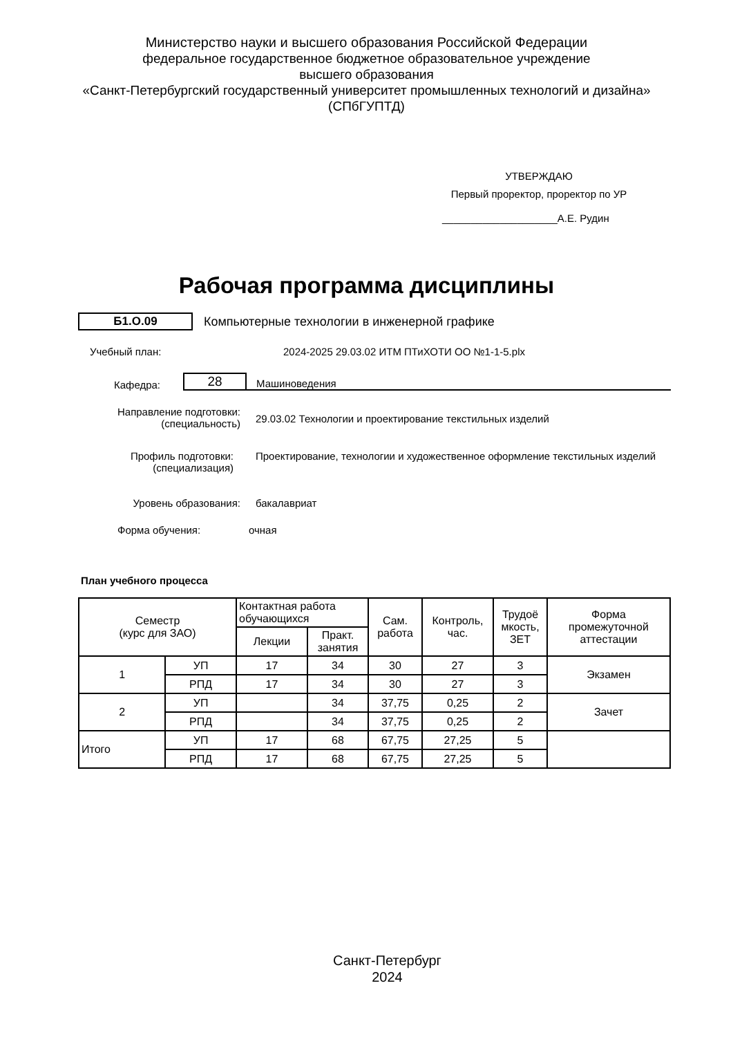Министерство науки и высшего образования Российской Федерации
федеральное государственное бюджетное образовательное учреждение
высшего образования
«Санкт-Петербургский государственный университет промышленных технологий и дизайна»
(СПбГУПТД)
УТВЕРЖДАЮ
Первый проректор, проректор по УР
____________________А.Е. Рудин
Рабочая программа дисциплины
Б1.О.09
Компьютерные технологии в инженерной графике
Учебный план: 2024-2025 29.03.02 ИТМ ПТиХОТИ ОО №1-1-5.plx
Кафедра:
28
Машиноведения
Направление подготовки:
(специальность)
29.03.02 Технологии и проектирование текстильных изделий
Профиль подготовки:
(специализация)
Проектирование, технологии и художественное оформление текстильных изделий
Уровень образования: бакалавриат
Форма обучения: очная
План учебного процесса
| Семестр (курс для ЗАО) | | Контактная работа обучающихся | | Сам. работа | Контроль, час. | Трудоё мкость, ЗЕТ | Форма промежуточной аттестации |
| --- | --- | --- | --- | --- | --- | --- | --- |
| | | Лекции | Практ. занятия | | | | |
| 1 | УП | 17 | 34 | 30 | 27 | 3 | Экзамен |
| | РПД | 17 | 34 | 30 | 27 | 3 | |
| 2 | УП | | 34 | 37,75 | 0,25 | 2 | Зачет |
| | РПД | | 34 | 37,75 | 0,25 | 2 | |
| Итого | УП | 17 | 68 | 67,75 | 27,25 | 5 | |
| | РПД | 17 | 68 | 67,75 | 27,25 | 5 | |
Санкт-Петербург
2024